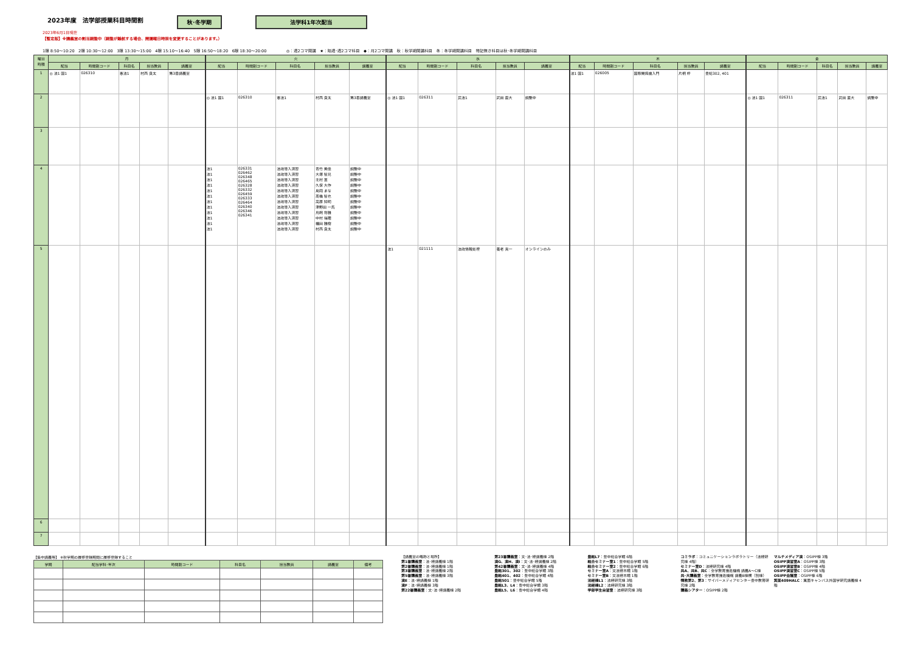2023年度　法学部授業科目時間割
秋･冬学期 法学科1年次配当
2023年6月1日現在
【暫定版】※講義室の割当調整中（調整が難航する場合、開講曜日時限を変更することがあります。）
1限 8:50～10:20　2限 10:30～12:00　3限 13:30～15:00　4限 15:10～16:40　5限 16:50～18:20　6限 18:30～20:00　　　　　◎：週2コマ開講　★：隔週･週2コマ科目　◆：月2コマ開講　秋：秋学期開講科目　冬：冬学期開講科目　特記無き科目は秋･冬学期開講科目
| 曜日 時限 | 月 | | | | | 火 | | | | | 水 | | | | | 木 | | | | | 金 | | | | |
| --- | --- | --- | --- | --- | --- | --- | --- | --- | --- | --- | --- | --- | --- | --- | --- | --- | --- | --- | --- | --- | --- | --- | --- | --- | --- |
| | 配当 | 時間割コード | 科目名 | 担当教員 | 講義室 | 配当 | 時間割コード | 科目名 | 担当教員 | 講義室 | 配当 | 時間割コード | 科目名 | 担当教員 | 講義室 | 配当 | 時間割コード | 科目名 | 担当教員 | 講義室 | 配当 | 時間割コード | 科目名 | 担当教員 | 講義室 |
| 1 | ◎ 法1 国1 | 026310 | 憲法1 | 村西 良太 | 第3番講義室 | | | | | | | | | | | 法1 国1 | 026005 | 国際関係論入門 | 片桐 梓 | 豊総302, 401 | | | | | |
| 2 | | | | | | ◎ 法1 国1 | 026310 | 憲法1 | 村西 良太 | 第3番講義室 | ◎ 法1 国1 | 026311 | 民法1 | 武田 直大 | 調整中 | | | | | | ◎ 法1 国1 | 026311 | 民法1 | 武田 直大 | 調整中 |
| 3 | | | | | | | | | | | | | | | | | | | | | | | | | |
| 4 | | | | | | 法1 法1 法1 法1 法1 法1 法1 法1 法1 法1 法1 法1 | 026331 026462 026348 026465 026328 026332 026459 026333 026464 026340 026346 026341 | 法政導入演習 法政導入演習 法政導入演習 法政導入演習 法政導入演習 法政導入演習 法政導入演習 法政導入演習 法政導入演習 法政導入演習 法政導入演習 法政導入演習 | 青竹 美佳 大塚 智見 北村 亘 久保 大作 島岡 まな 髙橋 智也 高原 知明 津野田 一馬 鳥飼 将雅 中村 瑞穂 福田 雅樹 村西 良太 | 調整中 調整中 調整中 調整中 調整中 調整中 調整中 調整中 調整中 調整中 調整中 調整中 | | | | | | | | | | | | | | | |
| 5 | | | | | | | | | | | 法1 | 021111 | 法政情報処理 | 養老 真一 | オンラインのみ | | | | | | | | | | |
| 6 | | | | | | | | | | | | | | | | | | | | | | | | | |
| 7 | | | | | | | | | | | | | | | | | | | | | | | | | |
【集中講義等】 ※秋学期の履修登録期間に履修登録すること
| 学期 | 配当学科･年次 | 時間割コード | 科目名 | 担当教員 | 講義室 | 備考 |
| --- | --- | --- | --- | --- | --- | --- |
【講義室の略称と場所】
第1番講義室：法･経講義棟 1階
第2番講義室：法･経講義棟 1階
第3番講義室：法･経講義棟 2階
第5番講義室：法･経講義棟 3階
演E：法･経講義棟 1階
演F：法･経講義棟 3階
第22番講義室：文･法･経講義棟 2階
第23番講義室：文･法･経講義棟 2階
演G、演H、演I：文･法･経講義棟 2階
第42番講義室：文･法･経講義棟 4階
豊総301、302：豊中総合学館 3階
豊総401、402：豊中総合学館 4階
豊総501：豊中総合学館 5階
豊総L3、L4：豊中総合学館 3階
豊総L5、L6：豊中総合学館 4階
豊総L7：豊中総合学館 6階
総合セミナー室1：豊中総合学館 5階
総合セミナー室2：豊中総合学館 6階
セミナー室A：文法経本館 1階
セミナー室B：文法経本館 1階
法経棟L1：法経研究棟 3階
法経棟L2：法経研究棟 3階
学部学生自習室：法経研究棟 3階
コミラボ：コミュニケーションラボラトリー（法経研究棟 4階）
セミナー室D：法経研究棟 4階
共A、共B、共C：全学教育推進機構 講義A～C棟
共･大講義室：全学教育推進機構 講義B棟横（別棟）
情教第2、第3：サイバーメディアセンター豊中教育研究棟 2階
講義シアター：OSIPP棟 2階
マルチメディア演：OSIPP棟 3階
OSIPP演習室A：OSIPP棟 3階
OSIPP演習室B：OSIPP棟 4階
OSIPP演習室C：OSIPP棟 5階
OSIPP会議室：OSIPP棟 6階
箕面409HALC：箕面キャンパス外国学研究講義棟 4階